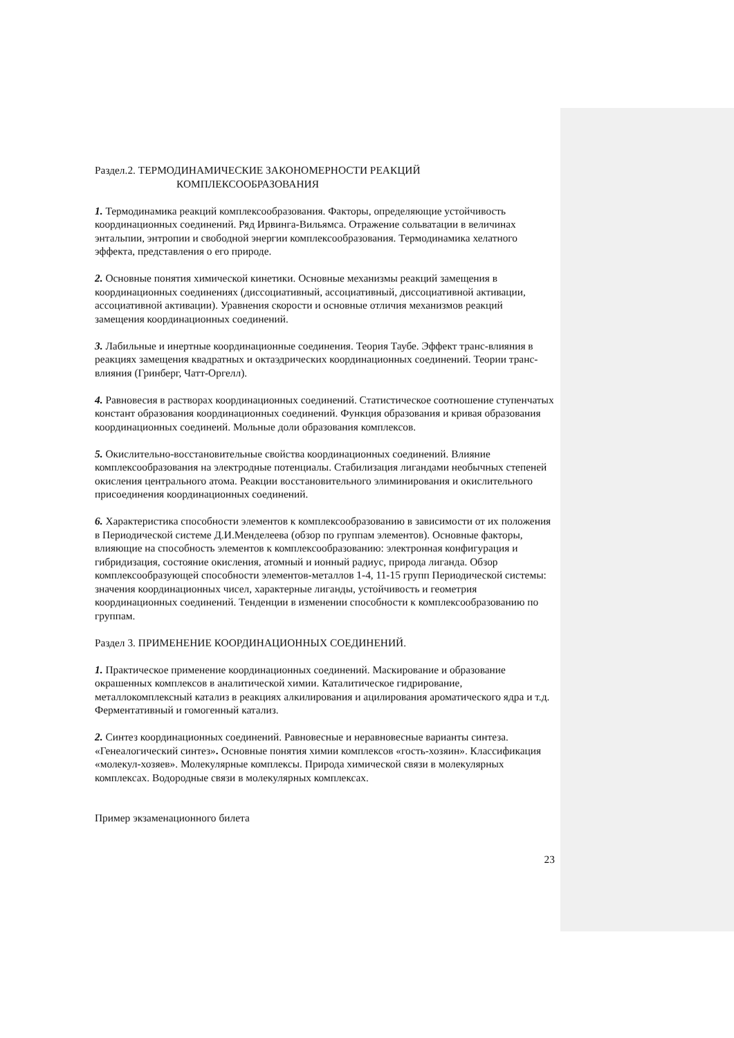Раздел.2. ТЕРМОДИНАМИЧЕСКИЕ ЗАКОНОМЕРНОСТИ РЕАКЦИЙ
КОМПЛЕКСООБРАЗОВАНИЯ
1. Термодинамика реакций комплексообразования. Факторы, определяющие устойчивость координационных соединений. Ряд Ирвинга-Вильямса. Отражение сольватации в величинах энтальпии, энтропии и свободной энергии комплексообразования. Термодинамика хелатного эффекта, представления о его природе.
2. Основные понятия химической кинетики. Основные механизмы реакций замещения в координационных соединениях (диссоциативный, ассоциативный, диссоциативной активации, ассоциативной активации). Уравнения скорости и основные отличия механизмов реакций замещения координационных соединений.
3. Лабильные и инертные координационные соединения. Теория Таубе. Эффект транс-влияния в реакциях замещения квадратных и октаэдрических координационных соединений. Теории транс-влияния (Гринберг, Чатт-Оргелл).
4. Равновесия в растворах координационных соединений. Статистическое соотношение ступенчатых констант образования координационных соединений. Функция образования и кривая образования координационных соединеий. Мольные доли образования комплексов.
5. Окислительно-восстановительные свойства координационных соединений. Влияние комплексообразования на электродные потенциалы. Стабилизация лигандами необычных степеней окисления центрального атома. Реакции восстановительного элиминирования и окислительного присоединения координационных соединений.
6. Характеристика способности элементов к комплексообразованию в зависимости от их положения в Периодической системе Д.И.Менделеева (обзор по группам элементов). Основные факторы, влияющие на способность элементов к комплексообразованию: электронная конфигурация и гибридизация, состояние окисления, атомный и ионный радиус, природа лиганда. Обзор комплексообразующей способности элементов-металлов 1-4, 11-15 групп Периодической системы: значения координационных чисел, характерные лиганды, устойчивость и геометрия координационных соединений. Тенденции в изменении способности к комплексообразованию по группам.
Раздел 3. ПРИМЕНЕНИЕ КООРДИНАЦИОННЫХ СОЕДИНЕНИЙ.
1. Практическое применение координационных соединений. Маскирование и образование окрашенных комплексов в аналитической химии. Каталитическое гидрирование, металлокомплексный катализ в реакциях алкилирования и ацилирования ароматического ядра и т.д. Ферментативный и гомогенный катализ.
2. Синтез координационных соединений. Равновесные и неравновесные варианты синтеза. «Генеалогический синтез». Основные понятия химии комплексов «гость-хозяин». Классификация «молекул-хозяев». Молекулярные комплексы. Природа химической связи в молекулярных комплексах. Водородные связи в молекулярных комплексах.
Пример экзаменационного билета
23